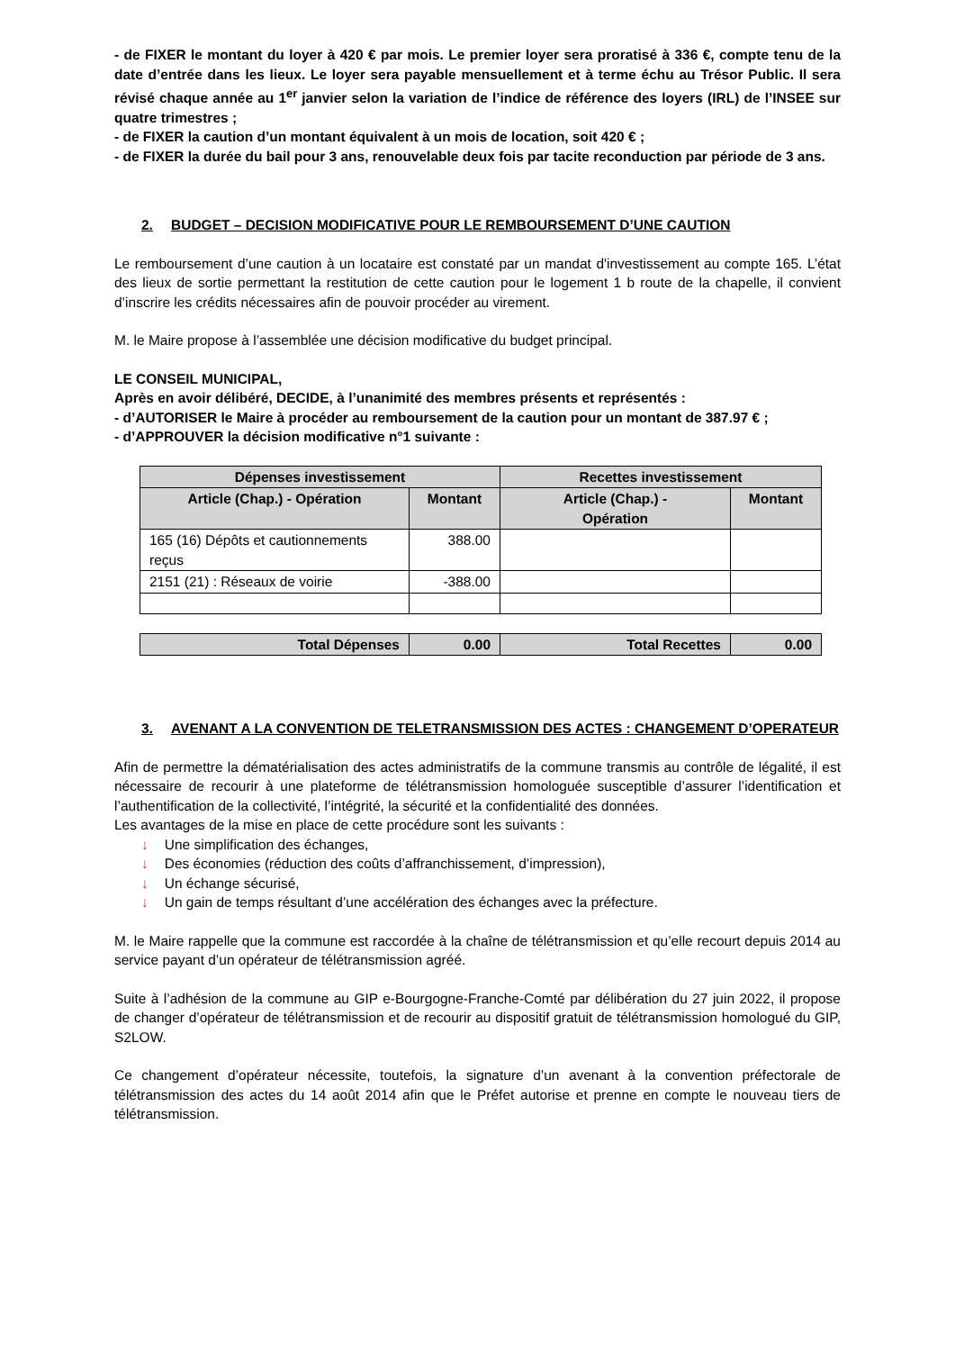- de FIXER le montant du loyer à 420 € par mois. Le premier loyer sera proratisé à 336 €, compte tenu de la date d’entrée dans les lieux. Le loyer sera payable mensuellement et à terme échu au Trésor Public. Il sera révisé chaque année au 1<sup>er</sup> janvier selon la variation de l’indice de référence des loyers (IRL) de l’INSEE sur quatre trimestres ;
- de FIXER la caution d’un montant équivalent à un mois de location, soit 420 € ;
- de FIXER la durée du bail pour 3 ans, renouvelable deux fois par tacite reconduction par période de 3 ans.
2. BUDGET – DECISION MODIFICATIVE POUR LE REMBOURSEMENT D’UNE CAUTION
Le remboursement d’une caution à un locataire est constaté par un mandat d'investissement au compte 165. L’état des lieux de sortie permettant la restitution de cette caution pour le logement 1 b route de la chapelle, il convient d’inscrire les crédits nécessaires afin de pouvoir procéder au virement.
M. le Maire propose à l’assemblée une décision modificative du budget principal.
LE CONSEIL MUNICIPAL,
Après en avoir délibéré, DECIDE, à l’unanimité des membres présents et représentés :
- d’AUTORISER le Maire à procéder au remboursement de la caution pour un montant de 387.97 € ;
- d’APPROUVER la décision modificative n°1 suivante :
| Dépenses investissement | | Recettes investissement | |
| --- | --- | --- | --- |
| Article (Chap.) - Opération | Montant | Article (Chap.) - Opération | Montant |
| 165 (16) Dépôts et cautionnements reçus | 388.00 | | |
| 2151 (21) : Réseaux de voirie | -388.00 | | |
| Total Dépenses | 0.00 | Total Recettes | 0.00 |
| --- | --- | --- | --- |
3. AVENANT A LA CONVENTION DE TELETRANSMISSION DES ACTES : CHANGEMENT D’OPERATEUR
Afin de permettre la dématérialisation des actes administratifs de la commune transmis au contrôle de légalité, il est nécessaire de recourir à une plateforme de télétransmission homologuée susceptible d’assurer l’identification et l’authentification de la collectivité, l’intégrité, la sécurité et la confidentialité des données.
Les avantages de la mise en place de cette procédure sont les suivants :
↓ Une simplification des échanges,
↓ Des économies (réduction des coûts d’affranchissement, d’impression),
↓ Un échange sécurisé,
↓ Un gain de temps résultant d’une accélération des échanges avec la préfecture.
M. le Maire rappelle que la commune est raccordée à la chaîne de télétransmission et qu’elle recourt depuis 2014 au service payant d’un opérateur de télétransmission agréé.
Suite à l’adhésion de la commune au GIP e-Bourgogne-Franche-Comté par délibération du 27 juin 2022, il propose de changer d’opérateur de télétransmission et de recourir au dispositif gratuit de télétransmission homologué du GIP, S2LOW.
Ce changement d’opérateur nécessite, toutefois, la signature d’un avenant à la convention préfectorale de télétransmission des actes du 14 août 2014 afin que le Préfet autorise et prenne en compte le nouveau tiers de télétransmission.